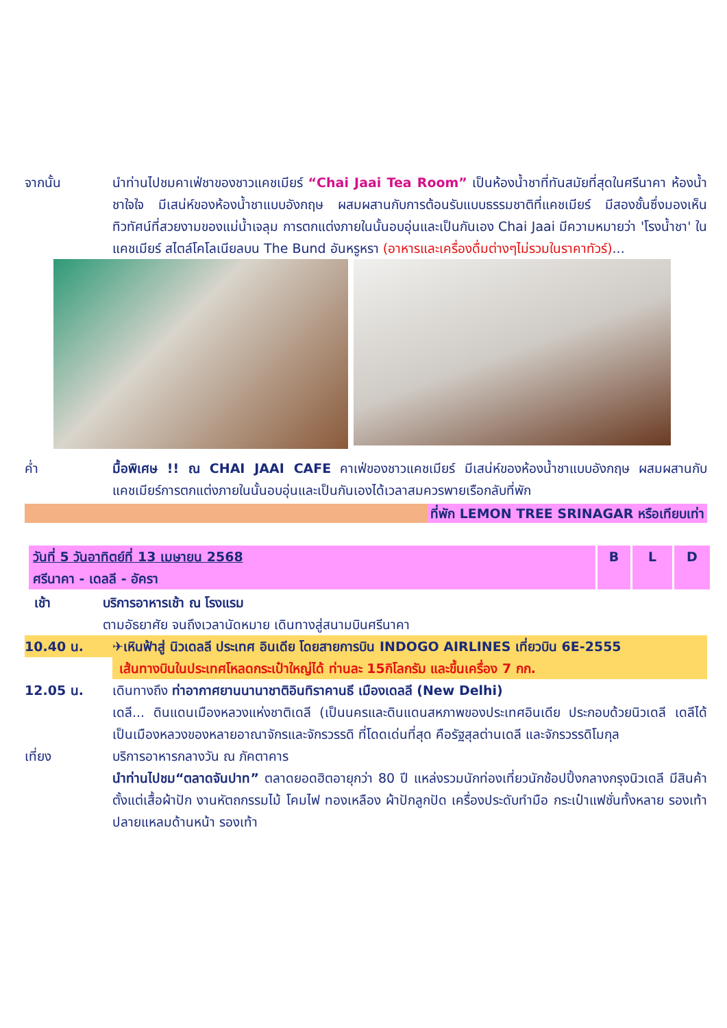จากนั้น นำท่านไปชมคาเฟ่ชาของชาวแคชเมียร์ “Chai Jaai Tea Room” เป็นห้องน้ำชาที่ทันสมัยที่สุดในศรีนาคา ห้องน้ำชาใจใจ มีเสน่ห์ของห้องน้ำชาแบบอังกฤษ ผสมผสานกับการต้อนรับแบบธรรมชาติที่แคชเมียร์ มีสองชั้นซึ่งมองเห็นทิวทัศน์ที่สวยงามของแม่น้ำเจลุม การตกแต่งภายในนั้นอบอุ่นและเป็นกันเอง Chai Jaai มีความหมายว่า 'โรงน้ำชา' ในแคชเมียร์ สไตล์โคโลเนียลบน The Bund อันหรูหรา (อาหารและเครื่องดื่มต่างๆไม่รวมในราคาทัวร์)...
ค่ำ มื้อพิเศษ !! ณ CHAI JAAI CAFE คาเฟ่ของชาวแคชเมียร์ มีเสน่ห์ของห้องน้ำชาแบบอังกฤษ ผสมผสานกับแคชเมียร์การตกแต่งภายในนั้นอบอุ่นและเป็นกันเองได้เวลาสมควรพายเรือกลับที่พัก
ที่พัก LEMON TREE SRINAGAR หรือเทียบเท่า
| วันที่ 5 วันอาทิตย์ที่ 13 เมษายน 2568 ศรีนาคา - เดลลี - อัครา | B | L | D |
เช้า บริการอาหารเช้า ณ โรงแรม
ตามอัธยาศัย จนถึงเวลานัดหมาย เดินทางสู่สนามบินศรีนาคา
10.40 น. ✈เหินฟ้าสู่ นิวเดลลี ประเทศ อินเดีย โดยสายการบิน INDOGO AIRLINES เที่ยวบิน 6E-2555
เส้นทางบินในประเทศโหลดกระเป๋าใหญ่ได้ ท่านละ 15กิโลกรัม และขึ้นเครื่อง 7 กก.
12.05 น. เดินทางถึง ท่าอากาศยานนานาชาติอินทิราคานธี เมืองเดลลี (New Delhi)
เดลี... ดินแดนเมืองหลวงแห่งชาติเดลี (เป็นนครและดินแดนสหภาพของประเทศอินเดีย ประกอบด้วยนิวเดลี เดลีได้เป็นเมืองหลวงของหลายอาณาจักรและจักรวรรดิ ที่โดดเด่นที่สุด คือรัฐสุลต่านเดลี และจักรวรรดิโมกุล
เที่ยง บริการอาหารกลางวัน ณ ภัคตาคาร
นำท่านไปชม“ตลาดจันปาท” ตลาดยอดฮิตอายุกว่า 80 ปี แหล่งรวมนักท่องเที่ยวนักช้อปปิ้งกลางกรุงนิวเดลี มีสินค้าตั้งแต่เสื้อผ้าปัก งานหัตถกรรมไม้ โคมไฟ ทองเหลือง ผ้าปักลูกปัด เครื่องประดับทำมือ กระเป๋าแฟชั่นทั้งหลาย รองเท้าปลายแหลมด้านหน้า รองเท้า